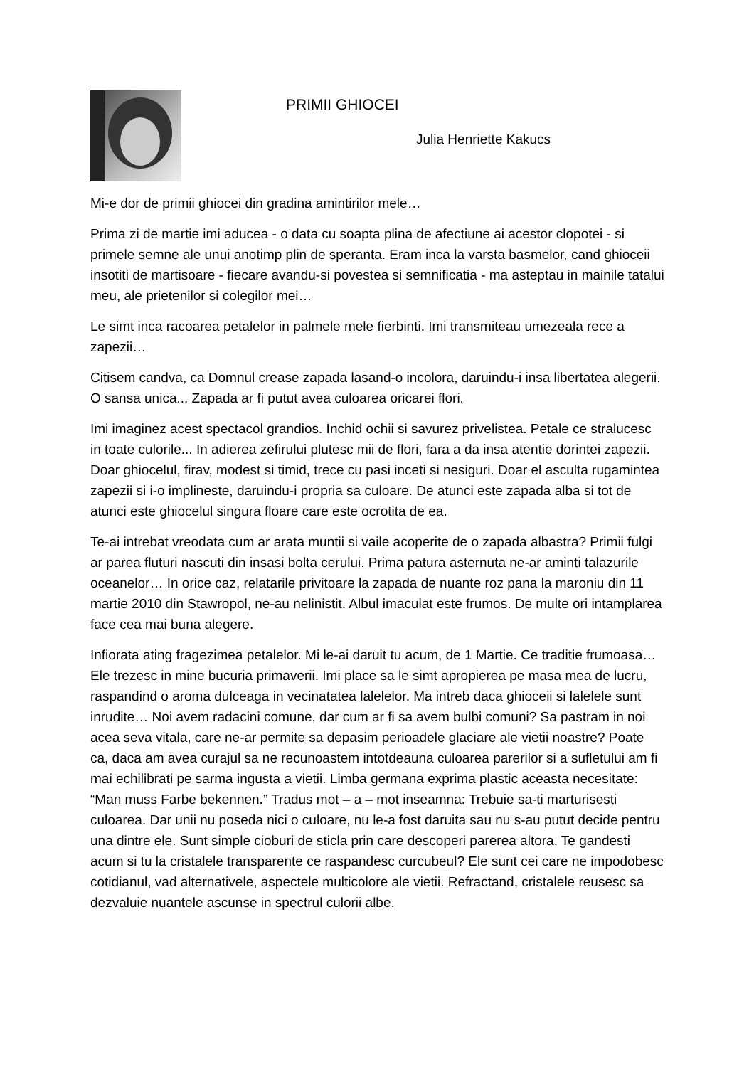PRIMII GHIOCEI
Julia Henriette Kakucs
Mi-e dor de primii ghiocei din gradina amintirilor mele…
Prima zi de martie imi aducea - o data cu soapta plina de afectiune ai acestor clopotei - si primele semne ale unui anotimp plin de speranta. Eram inca la varsta basmelor, cand ghioceii insotiti de martisoare - fiecare avandu-si povestea si semnificatia - ma asteptau in mainile tatalui meu, ale prietenilor si colegilor mei…
Le simt inca racoarea petalelor in palmele mele fierbinti. Imi transmiteau umezeala rece a zapezii…
Citisem candva, ca Domnul crease zapada lasand-o incolora, daruindu-i insa libertatea alegerii. O sansa unica... Zapada ar fi putut avea culoarea oricarei flori.
Imi imaginez acest spectacol grandios. Inchid ochii si savurez privelistea. Petale ce stralucesc in toate culorile... In adierea zefirului plutesc mii de flori, fara a da insa atentie dorintei zapezii. Doar ghiocelul, firav, modest si timid, trece cu pasi inceti si nesiguri. Doar el asculta rugamintea zapezii si i-o implineste, daruindu-i propria sa culoare. De atunci este zapada alba si tot de atunci este ghiocelul singura floare care este ocrotita de ea.
Te-ai intrebat vreodata cum ar arata muntii si vaile acoperite de o zapada albastra? Primii fulgi ar parea fluturi nascuti din insasi bolta cerului. Prima patura asternuta ne-ar aminti talazurile oceanelor… In orice caz, relatarile privitoare la zapada de nuante roz pana la maroniu din 11 martie 2010 din Stawropol, ne-au nelinistit. Albul imaculat este frumos. De multe ori intamplarea face cea mai buna alegere.
Infiorata ating fragezimea petalelor. Mi le-ai daruit tu acum, de 1 Martie. Ce traditie frumoasa… Ele trezesc in mine bucuria primaverii. Imi place sa le simt apropierea pe masa mea de lucru, raspandind o aroma dulceaga in vecinatatea lalelelor. Ma intreb daca ghioceii si lalelele sunt inrudite… Noi avem radacini comune, dar cum ar fi sa avem bulbi comuni? Sa pastram in noi acea seva vitala, care ne-ar permite sa depasim perioadele glaciare ale vietii noastre? Poate ca, daca am avea curajul sa ne recunoastem intotdeauna culoarea parerilor si a sufletului am fi mai echilibrati pe sarma ingusta a vietii. Limba germana exprima plastic aceasta necesitate: “Man muss Farbe bekennen.” Tradus mot – a – mot inseamna: Trebuie sa-ti marturisesti culoarea. Dar unii nu poseda nici o culoare, nu le-a fost daruita sau nu s-au putut decide pentru una dintre ele. Sunt simple cioburi de sticla prin care descoperi parerea altora. Te gandesti acum si tu la cristalele transparente ce raspandesc curcubeul? Ele sunt cei care ne impodobesc cotidianul, vad alternativele, aspectele multicolore ale vietii. Refractand, cristalele reusesc sa dezvaluie nuantele ascunse in spectrul culorii albe.